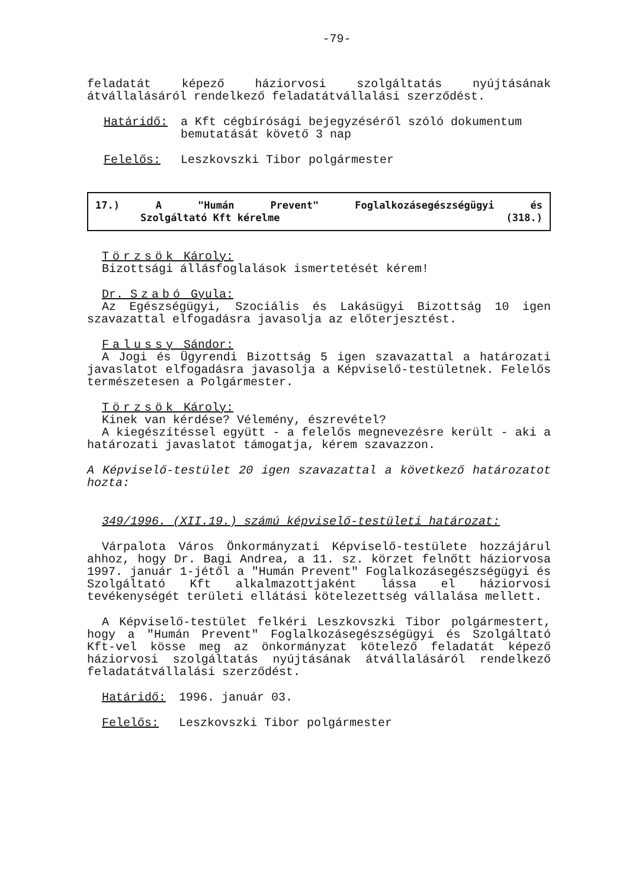-79-
feladatát képező háziorvosi szolgáltatás nyújtásának átvállalásáról rendelkező feladatátvállalási szerződést.
Határidő: a Kft cégbírósági bejegyzéséről szóló dokumentum bemutatását követő 3 nap
Felelős: Leszkovszki Tibor polgármester
17.) A "Humán Prevent" Foglalkozásegészségügyi és
Szolgáltató Kft kérelme (318.)
Törzsök Károly:
Bizottsági állásfoglalások ismertetését kérem!
Dr. Szabó Gyula:
Az Egészségügyi, Szociális és Lakásügyi Bizottság 10 igen szavazattal elfogadásra javasolja az előterjesztést.
Falussy Sándor:
A Jogi és Ügyrendi Bizottság 5 igen szavazattal a határozati javaslatot elfogadásra javasolja a Képviselő-testületnek. Felelős természetesen a Polgármester.
Törzsök Károly:
Kinek van kérdése? Vélemény, észrevétel?
A kiegészítéssel együtt - a felelős megnevezésre került - aki a határozati javaslatot támogatja, kérem szavazzon.
A Képviselő-testület 20 igen szavazattal a következő határozatot hozta:
349/1996. (XII.19.) számú képviselő-testületi határozat:
Várpalota Város Önkormányzati Képviselő-testülete hozzájárul ahhoz, hogy Dr. Bagi Andrea, a 11. sz. körzet felnőtt háziorvosa 1997. január 1-jétől a "Humán Prevent" Foglalkozásegészségügyi és Szolgáltató Kft alkalmazottjaként lássa el háziorvosi tevékenységét területi ellátási kötelezettség vállalása mellett.
A Képviselő-testület felkéri Leszkovszki Tibor polgármestert, hogy a "Humán Prevent" Foglalkozásegészségügyi és Szolgáltató Kft-vel kösse meg az önkormányzat kötelező feladatát képező háziorvosi szolgáltatás nyújtásának átvállalásáról rendelkező feladatátvállalási szerződést.
Határidő: 1996. január 03.
Felelős: Leszkovszki Tibor polgármester